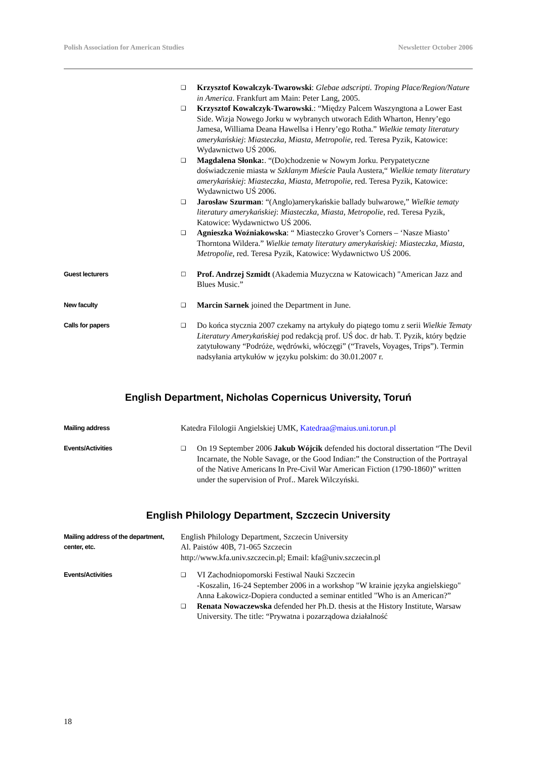Polish Association for American Studies Newsletter October 2006
❑
Krzysztof Kowalczyk-Twarowski: Glebae adscripti. Troping Place/Region/Nature in America. Frankfurt am Main: Peter Lang, 2005.
❑
Krzysztof Kowalczyk-Twarowski.: “Między Palcem Waszyngtona a Lower East Side. Wizja Nowego Jorku w wybranych utworach Edith Wharton, Henry’ego Jamesa, Williama Deana Hawellsa i Henry’ego Rotha.” Wielkie tematy literatury amerykańskiej: Miasteczka, Miasta, Metropolie, red. Teresa Pyzik, Katowice: Wydawnictwo UŚ 2006.
❑
Magdalena Słonka:. “(Do)chodzenie w Nowym Jorku. Perypatetyczne doświadczenie miasta w Szklanym Mieście Paula Austera,“ Wielkie tematy literatury amerykańskiej: Miasteczka, Miasta, Metropolie, red. Teresa Pyzik, Katowice: Wydawnictwo UŚ 2006.
❑
Jarosław Szurman: “(Anglo)amerykańskie ballady bulwarowe,” Wielkie tematy literatury amerykańskiej: Miasteczka, Miasta, Metropolie, red. Teresa Pyzik, Katowice: Wydawnictwo UŚ 2006.
❑
Agnieszka Woźniakowska: “ Miasteczko Grover’s Corners – ‘Nasze Miasto’ Thorntona Wildera.” Wielkie tematy literatury amerykańskiej: Miasteczka, Miasta, Metropolie, red. Teresa Pyzik, Katowice: Wydawnictwo UŚ 2006.
Guest lecturers ☐
Prof. Andrzej Szmidt (Akademia Muzyczna w Katowicach) "American Jazz and Blues Music.”
New faculty ❑
Marcin Sarnek joined the Department in June.
Calls for papers ❑
Do końca stycznia 2007 czekamy na artykuły do piątego tomu z serii Wielkie Tematy Literatury Amerykańskiej pod redakcją prof. UŚ doc. dr hab. T. Pyzik, który będzie zatytułowany “Podróże, wędrówki, włóczęgi” (“Travels, Voyages, Trips”). Termin nadsyłania artykułów w języku polskim: do 30.01.2007 r.
English Department, Nicholas Copernicus University, Toruń
Mailing address
Katedra Filologii Angielskiej UMK, Katedraa@maius.uni.torun.pl
Events/Activities ❑
On 19 September 2006 Jakub Wójcik defended his doctoral dissertation “The Devil Incarnate, the Noble Savage, or the Good Indian:” the Construction of the Portrayal of the Native Americans In Pre-Civil War American Fiction (1790-1860)” written under the supervision of Prof.. Marek Wilczyński.
English Philology Department, Szczecin University
Mailing address of the department, center, etc.
English Philology Department, Szczecin University
Al. Paistów 40B, 71-065 Szczecin
http://www.kfa.univ.szczecin.pl; Email: kfa@univ.szczecin.pl
Events/Activities ❑
VI Zachodniopomorski Festiwal Nauki Szczecin
-Koszalin, 16-24 September 2006 in a workshop "W krainie języka angielskiego" Anna Łakowicz-Dopiera conducted a seminar entitled "Who is an American?”
❑
Renata Nowaczewska defended her Ph.D. thesis at the History Institute, Warsaw University. The title: “Prywatna i pozarządowa działalność
18